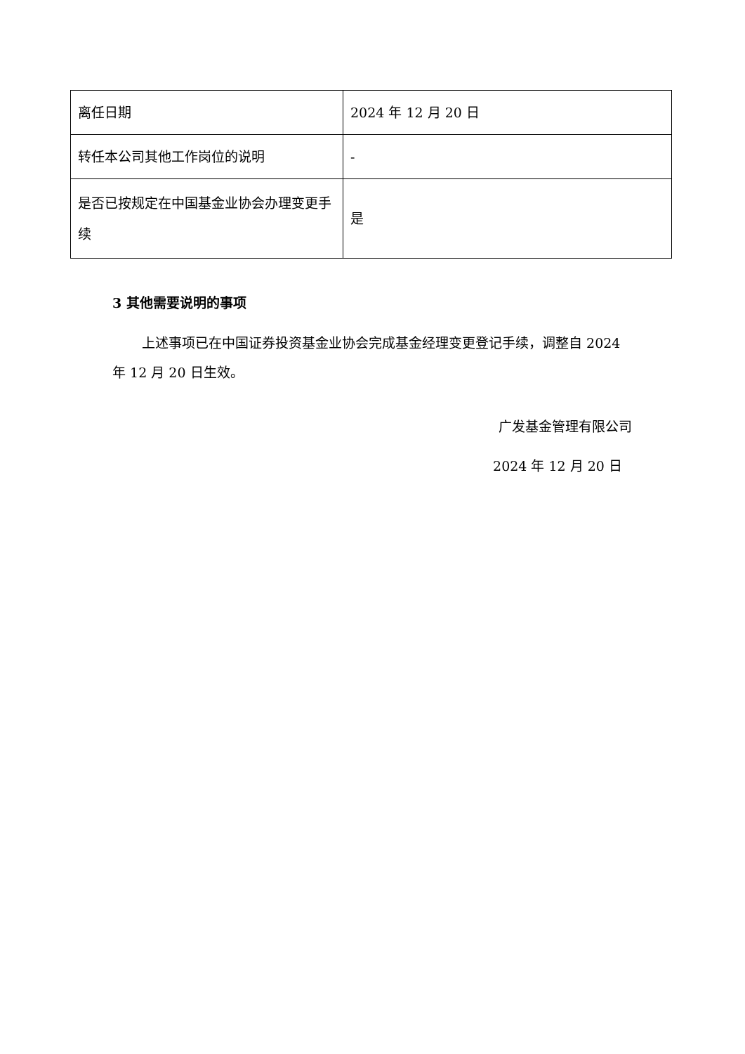| 离任日期 | 2024 年 12 月 20 日 |
| 转任本公司其他工作岗位的说明 | - |
| 是否已按规定在中国基金业协会办理变更手续 | 是 |
3 其他需要说明的事项
上述事项已在中国证券投资基金业协会完成基金经理变更登记手续，调整自 2024 年 12 月 20 日生效。
广发基金管理有限公司
2024 年 12 月 20 日